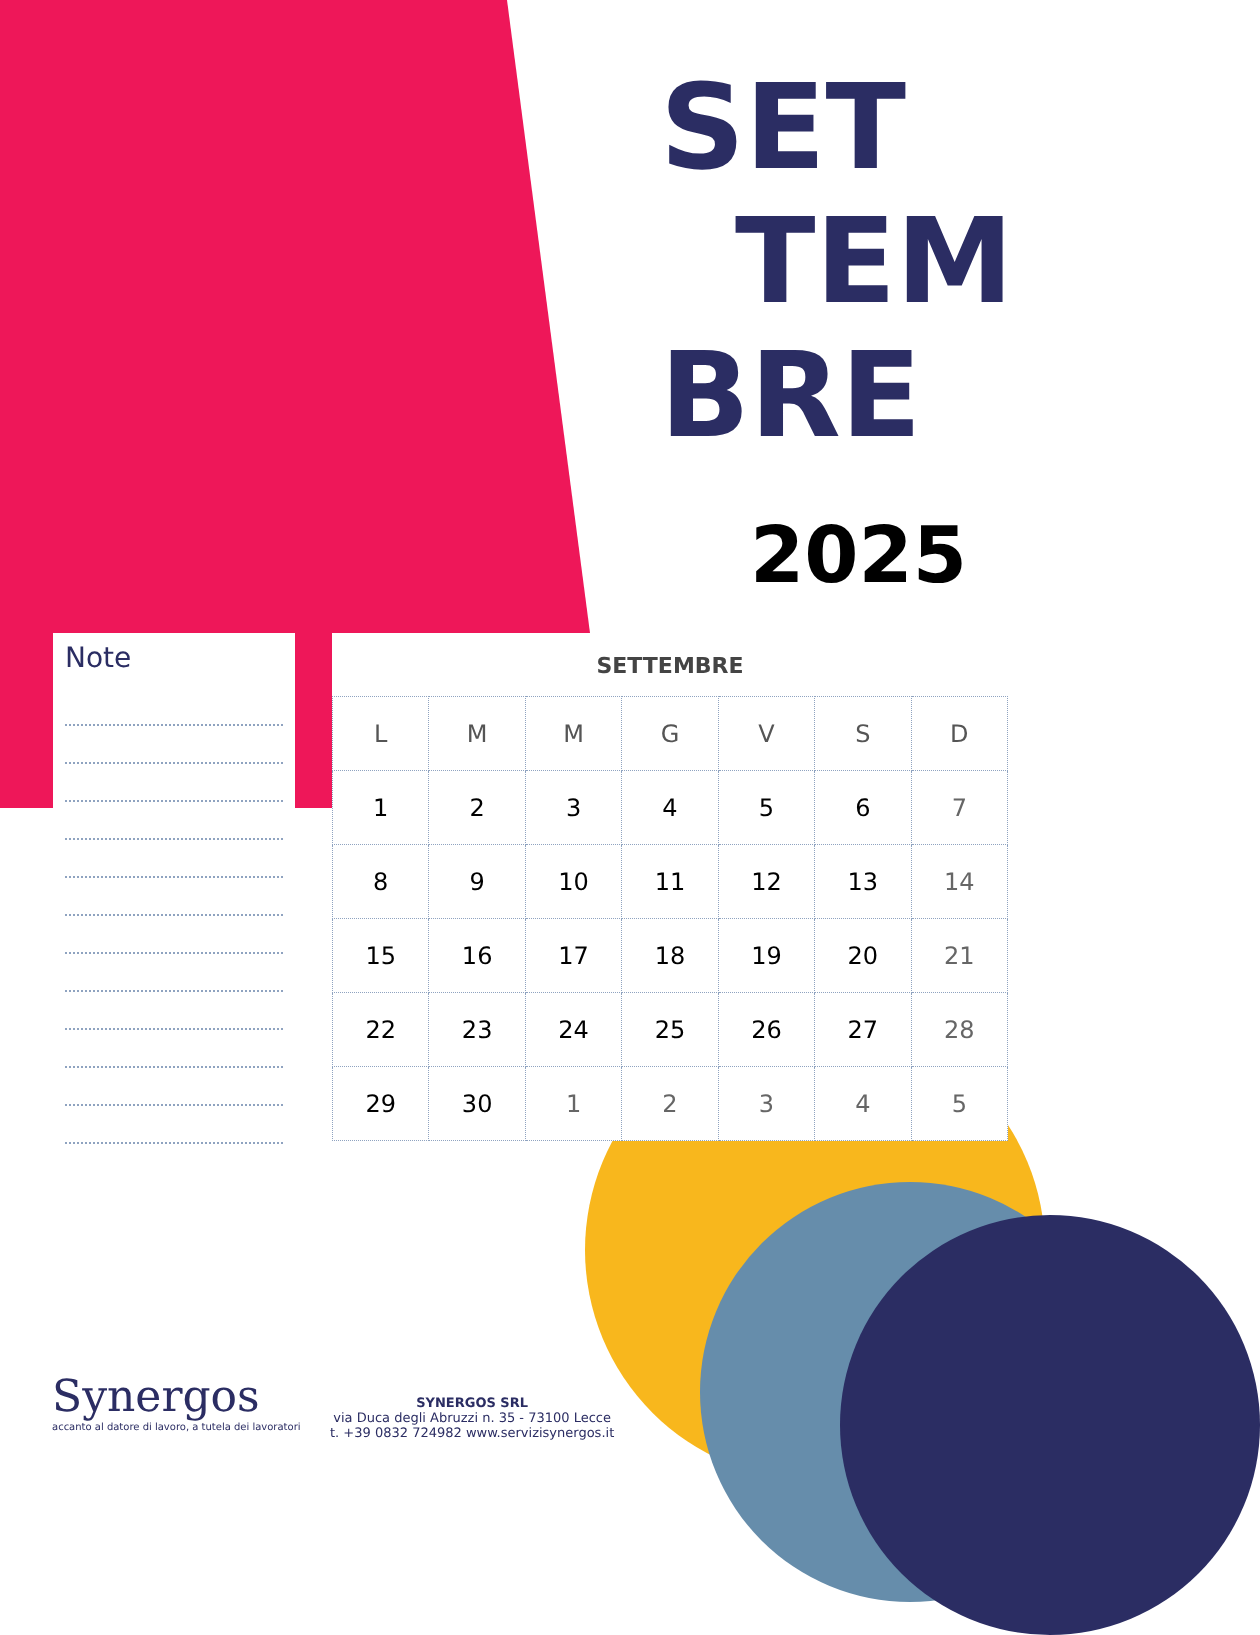SET
TEM
BRE
2025
Note
SETTEMBRE
| L | M | M | G | V | S | D |
| --- | --- | --- | --- | --- | --- | --- |
| 1 | 2 | 3 | 4 | 5 | 6 | 7 |
| 8 | 9 | 10 | 11 | 12 | 13 | 14 |
| 15 | 16 | 17 | 18 | 19 | 20 | 21 |
| 22 | 23 | 24 | 25 | 26 | 27 | 28 |
| 29 | 30 | 1 | 2 | 3 | 4 | 5 |
Synergos
accanto al datore di lavoro, a tutela dei lavoratori
SYNERGOS SRL
via Duca degli Abruzzi n. 35 - 73100 Lecce
t. +39 0832 724982 www.servizisynergos.it